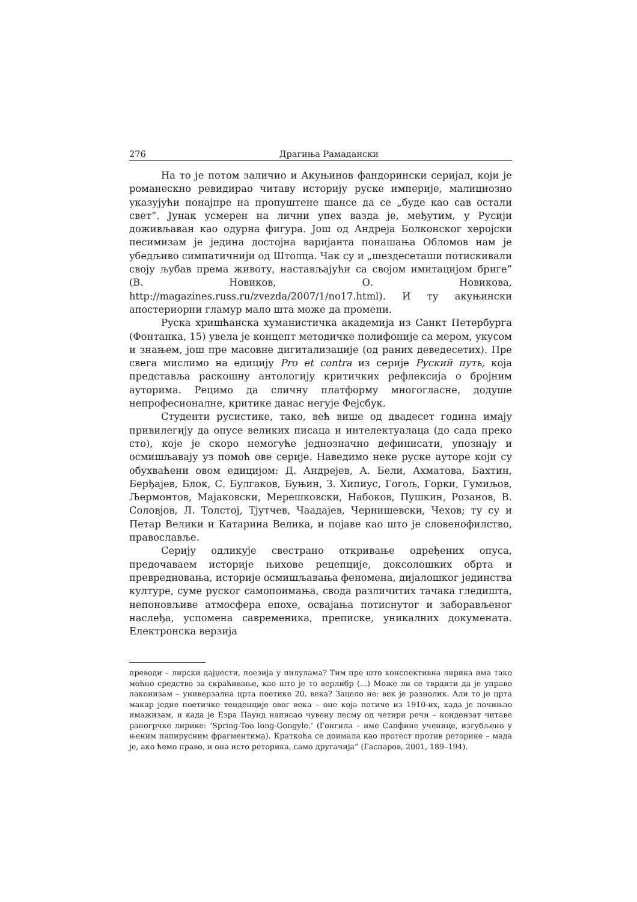276 Драгиња Рамадански
На то је потом заличио и Акуњинов фандорински серијал, који је романескно ревидирао читаву историју руске империје, малициозно указујући понајпре на пропуштене шансе да се „буде као сав остали свет”. Јунак усмерен на лични упех вазда је, међутим, у Русији доживљаван као одурна фигура. Још од Андреја Болконског херојски песимизам је једина достојна варијанта понашања Обломов нам је убедљиво симпатичнији од Штолца. Чак су и „шездесеташи потискивали своју љубав према животу, настављајући са својом имитацијом бриге” (В. Новиков, О. Новикова, http://magazines.russ.ru/zvezda/2007/1/no17.html). И ту акуњински апостериорни гламур мало шта може да промени.
Руска хришћанска хуманистичка академија из Санкт Петербурга (Фонтанка, 15) увела је концепт методичке полифоније са мером, укусом и знањем, још пре масовне дигитализације (од раних деведесетих). Пре свега мислимо на едицију Pro et contra из серије Руский путь, која представља раскошну антологију критичких рефлексија о бројним ауторима. Рецимо да сличну платформу многогласне, додуше непрофесионалне, критике данас негује Фејсбук.
Студенти русистике, тако, већ више од двадесет година имају привилегију да опусе великих писаца и интелектуалаца (до сада преко сто), које је скоро немогуће једнозначно дефинисати, упознају и осмишљавају уз помоћ ове серије. Наведимо неке руске ауторе који су обухваћени овом едицијом: Д. Андрејев, А. Бели, Ахматова, Бахтин, Берђајев, Блок, С. Булгаков, Буњин, З. Хипиус, Гогољ, Горки, Гумиљов, Љермонтов, Мајаковски, Мерешковски, Набоков, Пушкин, Розанов, В. Соловјов, Л. Толстој, Тјутчев, Чаадајев, Чернишевски, Чехов; ту су и Петар Велики и Катарина Велика, и појаве као што је словенофилство, православље.
Серију одликује свестрано откривање одређених опуса, предочаваем историје њихове рецепције, доксолошких обрта и превредновања, историје осмишљавања феномена, дијалошког јединства културе, суме руског самопоимања, свода различитих тачака гледишта, непоновљиве атмосфера епохе, освајања потиснутог и заборављеног наслеђа, успомена савременика, преписке, уникалних докумената. Електронска верзија
преводи – лирски дајџести, поезија у пилулама? Тим пре што конспективна лирика има тако моћно средство за скраћивање, као што је то верлибр (...) Може ли се тврдити да је управо лаконизам – универзална црта поетике 20. века? Зацело не: век је разнолик. Али то је црта макар једне поетичке тенденције овог века – оне која потиче из 1910-их, када је почињао имажизам, и када је Езра Паунд написао чувену песму од четири речи – кондензат читаве раногрчке лирике: ’Spring-Too long-Gongyle.’ (Гонгила – име Сапфине ученице, изгубљено у њеним папирусним фрагментима). Краткоћа се доимала као протест против реторике – мада је, ако ћемо право, и она исто реторика, само другачија” (Гаспаров, 2001, 189–194).